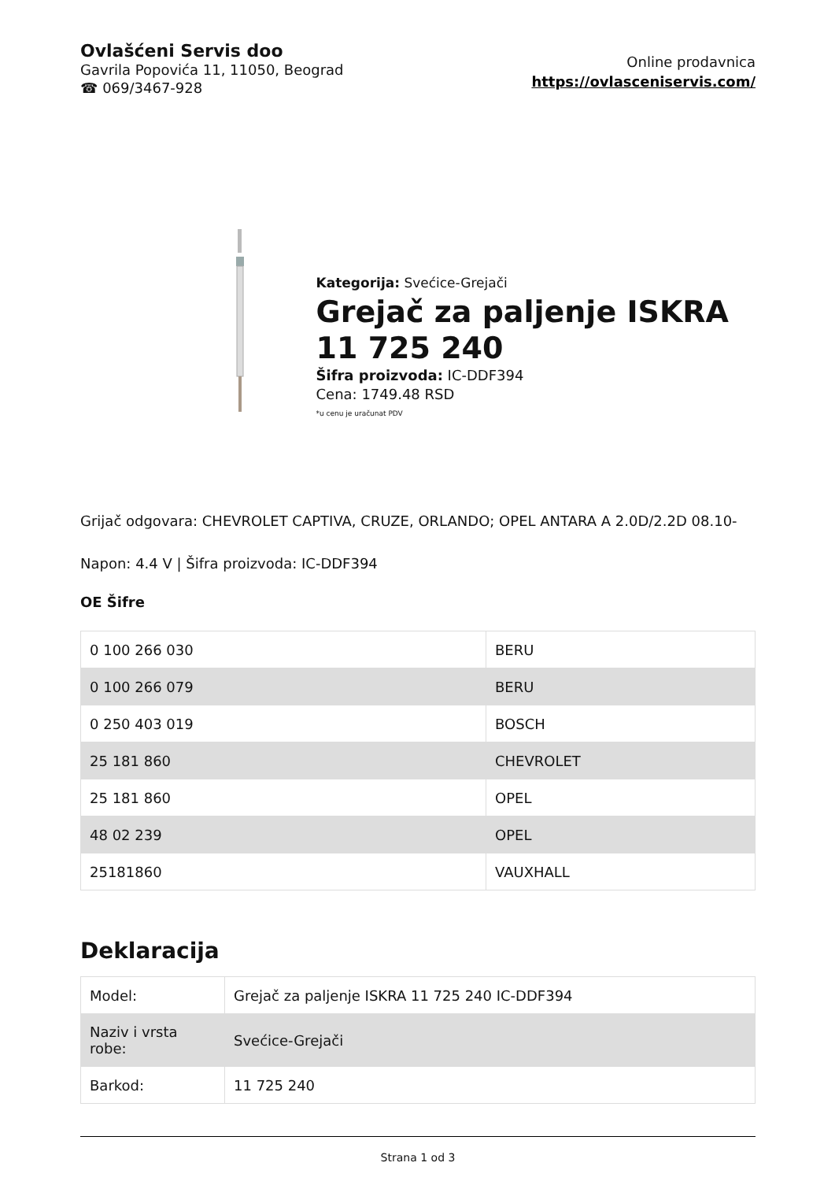Ovlašćeni Servis doo
Gavrila Popovića 11, 11050, Beograd
☎ 069/3467-928
Online prodavnica
https://ovlasceniservis.com/
Kategorija: Svećice-Grejači
Grejač za paljenje ISKRA 11 725 240
Šifra proizvoda: IC-DDF394
Cena: 1749.48 RSD
*u cenu je uračunat PDV
Grijač odgovara: CHEVROLET CAPTIVA, CRUZE, ORLANDO; OPEL ANTARA A 2.0D/2.2D 08.10-
Napon: 4.4 V | Šifra proizvoda: IC-DDF394
OE Šifre
| 0 100 266 030 | BERU |
| 0 100 266 079 | BERU |
| 0 250 403 019 | BOSCH |
| 25 181 860 | CHEVROLET |
| 25 181 860 | OPEL |
| 48 02 239 | OPEL |
| 25181860 | VAUXHALL |
Deklaracija
| Model: | Grejač za paljenje ISKRA 11 725 240 IC-DDF394 |
| Naziv i vrsta robe: | Svećice-Grejači |
| Barkod: | 11 725 240 |
Strana 1 od 3